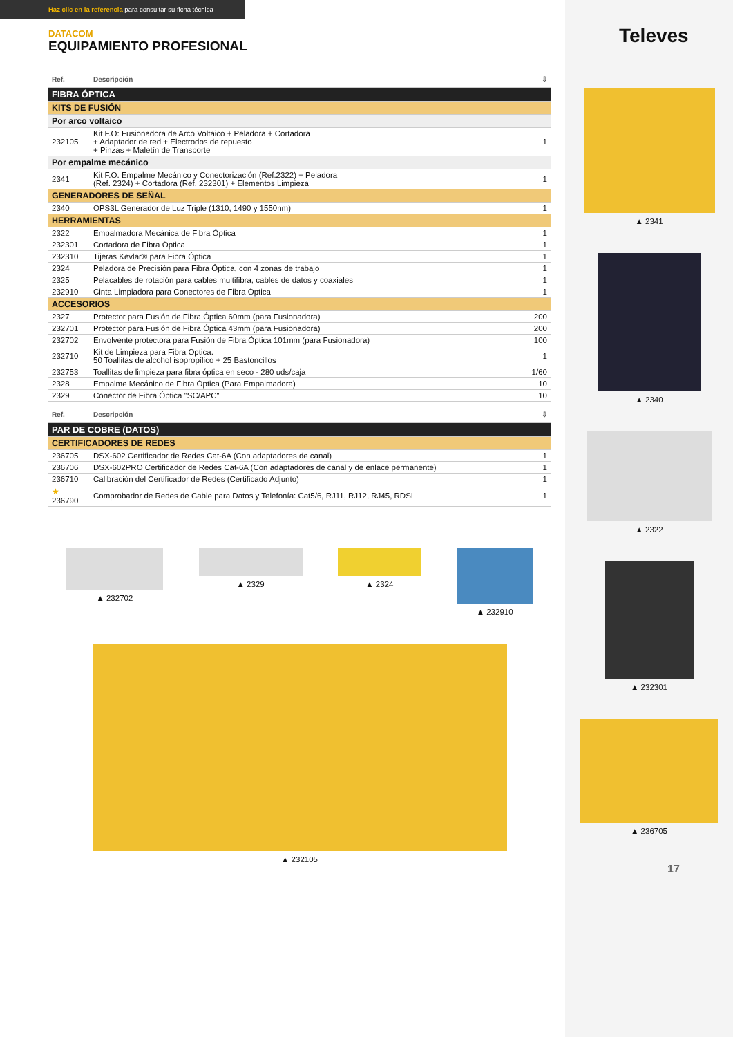Televes
▲ 2341
▲ 2340
▲ 2322
▲ 232301
▲ 236705
17
Haz clic en la referencia para consultar su ficha técnica
DATACOM
EQUIPAMIENTO PROFESIONAL
| Ref. | Descripción | ⇩ |
| --- | --- | --- |
| FIBRA ÓPTICA | | |
| KITS DE FUSIÓN | | |
| Por arco voltaico | | |
| 232105 | Kit F.O: Fusionadora de Arco Voltaico + Peladora + Cortadora + Adaptador de red + Electrodos de repuesto + Pinzas + Maletín de Transporte | 1 |
| Por empalme mecánico | | |
| 2341 | Kit F.O: Empalme Mecánico y Conectorización (Ref.2322) + Peladora (Ref. 2324) + Cortadora (Ref. 232301) + Elementos Limpieza | 1 |
| GENERADORES DE SEÑAL | | |
| 2340 | OPS3L Generador de Luz Triple (1310, 1490 y 1550nm) | 1 |
| HERRAMIENTAS | | |
| 2322 | Empalmadora Mecánica de Fibra Óptica | 1 |
| 232301 | Cortadora de Fibra Óptica | 1 |
| 232310 | Tijeras Kevlar® para Fibra Óptica | 1 |
| 2324 | Peladora de Precisión para Fibra Óptica, con 4 zonas de trabajo | 1 |
| 2325 | Pelacables de rotación para cables multifibra, cables de datos y coaxiales | 1 |
| 232910 | Cinta Limpiadora para Conectores de Fibra Óptica | 1 |
| ACCESORIOS | | |
| 2327 | Protector para Fusión de Fibra Óptica 60mm (para Fusionadora) | 200 |
| 232701 | Protector para Fusión de Fibra Óptica 43mm (para Fusionadora) | 200 |
| 232702 | Envolvente protectora para Fusión de Fibra Óptica 101mm (para Fusionadora) | 100 |
| 232710 | Kit de Limpieza para Fibra Óptica: 50 Toallitas de alcohol isopropílico + 25 Bastoncillos | 1 |
| 232753 | Toallitas de limpieza para fibra óptica en seco - 280 uds/caja | 1/60 |
| 2328 | Empalme Mecánico de Fibra Óptica (Para Empalmadora) | 10 |
| 2329 | Conector de Fibra Óptica "SC/APC" | 10 |
| Ref. | Descripción | ⇩ |
| --- | --- | --- |
| PAR DE COBRE (DATOS) | | |
| CERTIFICADORES DE REDES | | |
| 236705 | DSX-602 Certificador de Redes Cat-6A (Con adaptadores de canal) | 1 |
| 236706 | DSX-602PRO Certificador de Redes Cat-6A (Con adaptadores de canal y de enlace permanente) | 1 |
| 236710 | Calibración del Certificador de Redes (Certificado Adjunto) | 1 |
| ★ 236790 | Comprobador de Redes de Cable para Datos y Telefonía: Cat5/6, RJ11, RJ12, RJ45, RDSI | 1 |
▲ 232702 ▲ 2329 ▲ 2324 ▲ 232910
▲ 232105